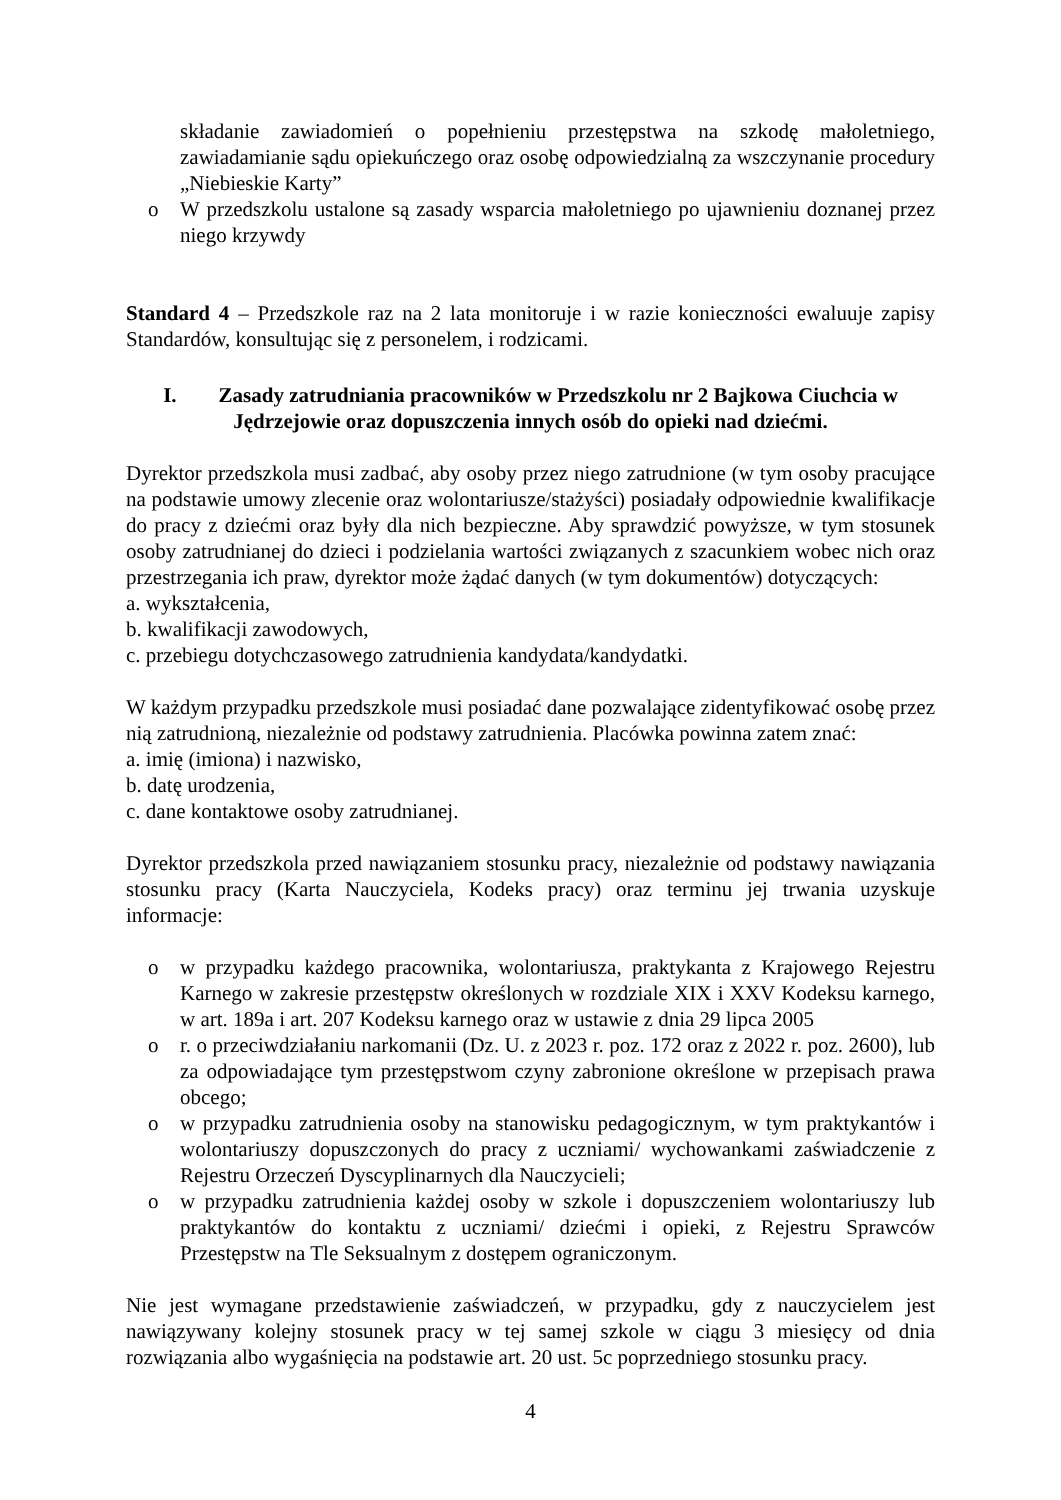składanie zawiadomień o popełnieniu przestępstwa na szkodę małoletniego, zawiadamianie sądu opiekuńczego oraz osobę odpowiedzialną za wszczynanie procedury „Niebieskie Karty”
o W przedszkolu ustalone są zasady wsparcia małoletniego po ujawnieniu doznanej przez niego krzywdy
Standard 4 – Przedszkole raz na 2 lata monitoruje i w razie konieczności ewaluuje zapisy Standardów, konsultując się z personelem, i rodzicami.
I. Zasady zatrudniania pracowników w Przedszkolu nr 2 Bajkowa Ciuchcia w Jędrzejowie oraz dopuszczenia innych osób do opieki nad dziećmi.
Dyrektor przedszkola musi zadbać, aby osoby przez niego zatrudnione (w tym osoby pracujące na podstawie umowy zlecenie oraz wolontariusze/stażyści) posiadały odpowiednie kwalifikacje do pracy z dziećmi oraz były dla nich bezpieczne. Aby sprawdzić powyższe, w tym stosunek osoby zatrudnianej do dzieci i podzielania wartości związanych z szacunkiem wobec nich oraz przestrzegania ich praw, dyrektor może żądać danych (w tym dokumentów) dotyczących:
a. wykształcenia,
b. kwalifikacji zawodowych,
c. przebiegu dotychczasowego zatrudnienia kandydata/kandydatki.
W każdym przypadku przedszkole musi posiadać dane pozwalające zidentyfikować osobę przez nią zatrudnioną, niezależnie od podstawy zatrudnienia. Placówka powinna zatem znać:
a. imię (imiona) i nazwisko,
b. datę urodzenia,
c. dane kontaktowe osoby zatrudnianej.
Dyrektor przedszkola przed nawiązaniem stosunku pracy, niezależnie od podstawy nawiązania stosunku pracy (Karta Nauczyciela, Kodeks pracy) oraz terminu jej trwania uzyskuje informacje:
o w przypadku każdego pracownika, wolontariusza, praktykanta z Krajowego Rejestru Karnego w zakresie przestępstw określonych w rozdziale XIX i XXV Kodeksu karnego, w art. 189a i art. 207 Kodeksu karnego oraz w ustawie z dnia 29 lipca 2005
o r. o przeciwdziałaniu narkomanii (Dz. U. z 2023 r. poz. 172 oraz z 2022 r. poz. 2600), lub za odpowiadające tym przestępstwom czyny zabronione określone w przepisach prawa obcego;
o w przypadku zatrudnienia osoby na stanowisku pedagogicznym, w tym praktykantów i wolontariuszy dopuszczonych do pracy z uczniami/ wychowankami zaświadczenie z Rejestru Orzeczeń Dyscyplinarnych dla Nauczycieli;
o w przypadku zatrudnienia każdej osoby w szkole i dopuszczeniem wolontariuszy lub praktykantów do kontaktu z uczniami/ dziećmi i opieki, z Rejestru Sprawców Przestępstw na Tle Seksualnym z dostępem ograniczonym.
Nie jest wymagane przedstawienie zaświadczeń, w przypadku, gdy z nauczycielem jest nawiązywany kolejny stosunek pracy w tej samej szkole w ciągu 3 miesięcy od dnia rozwiązania albo wygaśnięcia na podstawie art. 20 ust. 5c poprzedniego stosunku pracy.
4